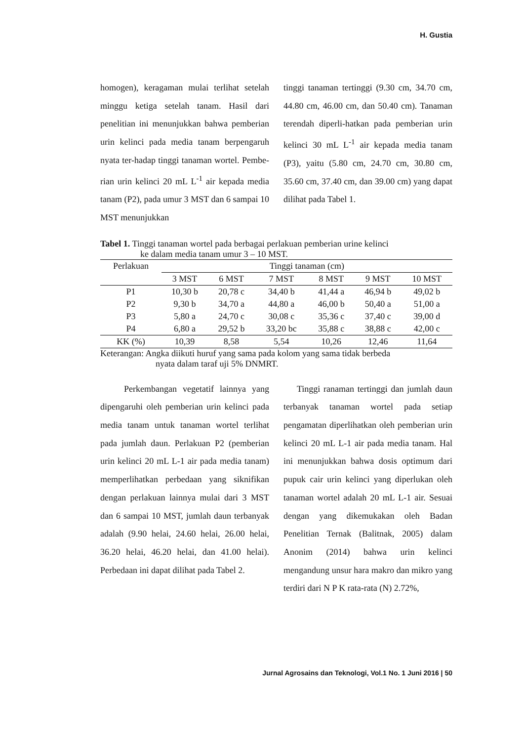H. Gustia
homogen), keragaman mulai terlihat setelah minggu ketiga setelah tanam. Hasil dari penelitian ini menunjukkan bahwa pemberian urin kelinci pada media tanam berpengaruh nyata ter-hadap tinggi tanaman wortel. Pembe-rian urin kelinci 20 mL L<sup>-1</sup> air kepada media tanam (P2), pada umur 3 MST dan 6 sampai 10 MST menunjukkan
tinggi tanaman tertinggi (9.30 cm, 34.70 cm, 44.80 cm, 46.00 cm, dan 50.40 cm). Tanaman terendah diperli-hatkan pada pemberian urin kelinci 30 mL L<sup>-1</sup> air kepada media tanam (P3), yaitu (5.80 cm, 24.70 cm, 30.80 cm, 35.60 cm, 37.40 cm, dan 39.00 cm) yang dapat dilihat pada Tabel 1.
Tabel 1. Tinggi tanaman wortel pada berbagai perlakuan pemberian urine kelinci
ke dalam media tanam umur 3 – 10 MST.
| Perlakuan | Tinggi tanaman (cm) | | | | | |
| --- | --- | --- | --- | --- | --- | --- |
| | 3 MST | 6 MST | 7 MST | 8 MST | 9 MST | 10 MST |
| P1 | 10,30 b | 20,78 c | 34,40 b | 41,44 a | 46,94 b | 49,02 b |
| P2 | 9,30 b | 34,70 a | 44,80 a | 46,00 b | 50,40 a | 51,00 a |
| P3 | 5,80 a | 24,70 c | 30,08 c | 35,36 c | 37,40 c | 39,00 d |
| P4 | 6,80 a | 29,52 b | 33,20 bc | 35,88 c | 38,88 c | 42,00 c |
| KK (%) | 10,39 | 8,58 | 5,54 | 10,26 | 12,46 | 11,64 |
Keterangan: Angka diikuti huruf yang sama pada kolom yang sama tidak berbeda
nyata dalam taraf uji 5% DNMRT.
Perkembangan vegetatif lainnya yang dipengaruhi oleh pemberian urin kelinci pada media tanam untuk tanaman wortel terlihat pada jumlah daun. Perlakuan P2 (pemberian urin kelinci 20 mL L-1 air pada media tanam) memperlihatkan perbedaan yang siknifikan dengan perlakuan lainnya mulai dari 3 MST dan 6 sampai 10 MST, jumlah daun terbanyak adalah (9.90 helai, 24.60 helai, 26.00 helai, 36.20 helai, 46.20 helai, dan 41.00 helai). Perbedaan ini dapat dilihat pada Tabel 2.
Tinggi ranaman tertinggi dan jumlah daun terbanyak tanaman wortel pada setiap pengamatan diperlihatkan oleh pemberian urin kelinci 20 mL L-1 air pada media tanam. Hal ini menunjukkan bahwa dosis optimum dari pupuk cair urin kelinci yang diperlukan oleh tanaman wortel adalah 20 mL L-1 air. Sesuai dengan yang dikemukakan oleh Badan Penelitian Ternak (Balitnak, 2005) dalam Anonim (2014) bahwa urin kelinci mengandung unsur hara makro dan mikro yang terdiri dari N P K rata-rata (N) 2.72%,
Jurnal Agrosains dan Teknologi, Vol.1 No. 1 Juni 2016 | 50